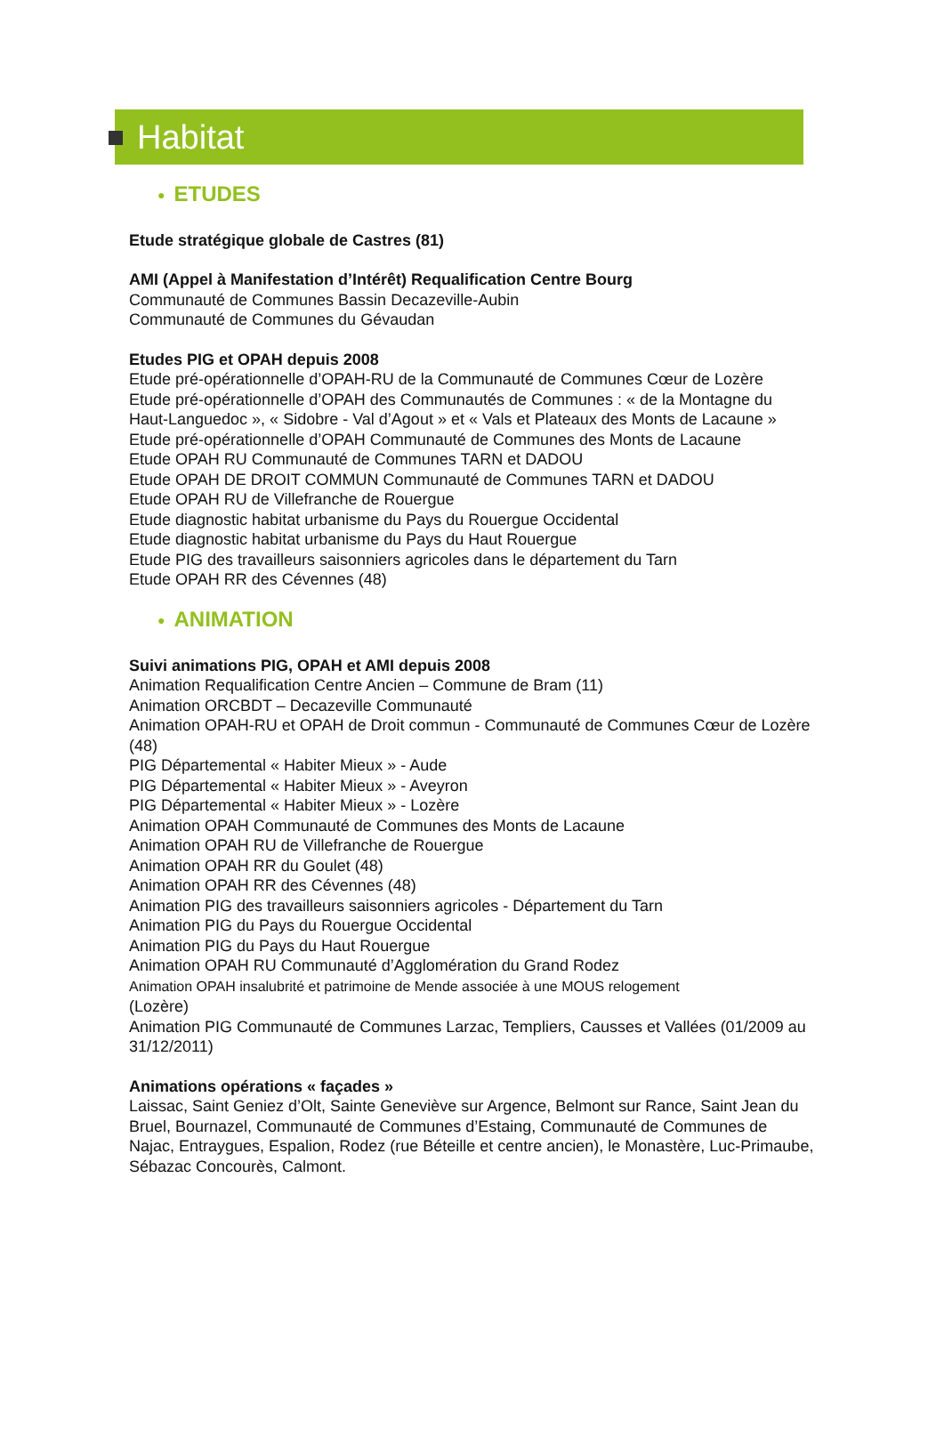Habitat
● ETUDES
Etude stratégique globale de Castres (81)
AMI (Appel à Manifestation d’Intérêt) Requalification Centre Bourg
Communauté de Communes Bassin Decazeville-Aubin
Communauté de Communes du Gévaudan
Etudes PIG et OPAH depuis 2008
Etude pré-opérationnelle d’OPAH-RU de la Communauté de Communes Cœur de Lozère
Etude pré-opérationnelle d’OPAH des Communautés de Communes : « de la Montagne du Haut-Languedoc », « Sidobre - Val d’Agout » et « Vals et Plateaux des Monts de Lacaune »
Etude pré-opérationnelle d’OPAH Communauté de Communes des Monts de Lacaune
Etude OPAH RU Communauté de Communes TARN et DADOU
Etude OPAH DE DROIT COMMUN Communauté de Communes TARN et DADOU
Etude OPAH RU de Villefranche de Rouergue
Etude diagnostic habitat urbanisme du Pays du Rouergue Occidental
Etude diagnostic habitat urbanisme du Pays du Haut Rouergue
Etude PIG des travailleurs saisonniers agricoles dans le département du Tarn
Etude OPAH RR des Cévennes (48)
● ANIMATION
Suivi animations PIG, OPAH et AMI depuis 2008
Animation Requalification Centre Ancien – Commune de Bram (11)
Animation ORCBDT – Decazeville Communauté
Animation OPAH-RU et OPAH de Droit commun - Communauté de Communes Cœur de Lozère (48)
PIG Départemental « Habiter Mieux » - Aude
PIG Départemental « Habiter Mieux » - Aveyron
PIG Départemental « Habiter Mieux » - Lozère
Animation OPAH Communauté de Communes des Monts de Lacaune
Animation OPAH RU de Villefranche de Rouergue
Animation OPAH RR du Goulet (48)
Animation OPAH RR des Cévennes (48)
Animation PIG des travailleurs saisonniers agricoles - Département du Tarn
Animation PIG du Pays du Rouergue Occidental
Animation PIG du Pays du Haut Rouergue
Animation OPAH RU Communauté d’Agglomération du Grand Rodez
Animation OPAH insalubrité et patrimoine de Mende associée à une MOUS relogement
(Lozère)
Animation PIG Communauté de Communes Larzac, Templiers, Causses et Vallées (01/2009 au 31/12/2011)
Animations opérations « façades »
Laissac, Saint Geniez d’Olt, Sainte Geneviève sur Argence, Belmont sur Rance, Saint Jean du Bruel, Bournazel, Communauté de Communes d’Estaing, Communauté de Communes de Najac, Entraygues, Espalion, Rodez (rue Béteille et centre ancien), le Monastère, Luc-Primaube, Sébazac Concourès, Calmont.